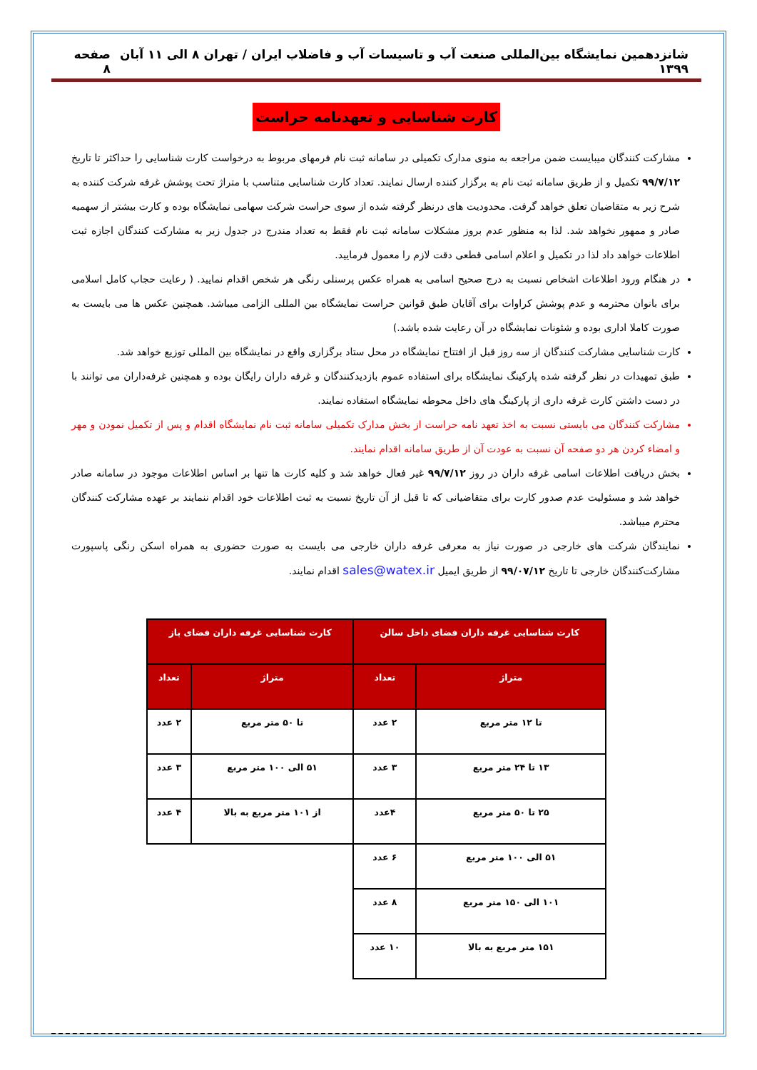شانزدهمین نمایشگاه بین‌المللی صنعت آب و تاسیسات آب و فاضلاب ایران / تهران ۸ الی ۱۱ آبان ۱۳۹۹ صفحه ۸
کارت شناسایی و تعهدنامه حراست
مشارکت کنندگان میبایست ضمن مراجعه به منوی مدارک تکمیلی در سامانه ثبت نام فرمهای مربوط به درخواست کارت شناسایی را حداکثر تا تاریخ ۹۹/۷/۱۲ تکمیل و از طریق سامانه ثبت نام به برگزار کننده ارسال نمایند. تعداد کارت شناسایی متناسب با متراژ تحت پوشش غرفه شرکت کننده به شرح زیر به متقاضیان تعلق خواهد گرفت. محدودیت های درنظر گرفته شده از سوی حراست شرکت سهامی نمایشگاه بوده و کارت بیشتر از سهمیه صادر و ممهور نخواهد شد. لذا به منظور عدم بروز مشکلات سامانه ثبت نام فقط به تعداد مندرج در جدول زیر به مشارکت کنندگان اجازه ثبت اطلاعات خواهد داد لذا در تکمیل و اعلام اسامی قطعی دقت لازم را معمول فرمایید.
در هنگام ورود اطلاعات اشخاص نسبت به درج صحیح اسامی به همراه عکس پرسنلی رنگی هر شخص اقدام نمایید. ( رعایت حجاب کامل اسلامی برای بانوان محترمه و عدم پوشش کراوات برای آقایان طبق قوانین حراست نمایشگاه بین المللی الزامی میباشد. همچنین عکس ها می بایست به صورت کاملا اداری بوده و شئونات نمایشگاه در آن رعایت شده باشد.)
کارت شناسایی مشارکت کنندگان از سه روز قبل از افتتاح نمایشگاه در محل ستاد برگزاری واقع در نمایشگاه بین المللی توزیع خواهد شد.
طبق تمهیدات در نظر گرفته شده پارکینگ نمایشگاه برای استفاده عموم بازدیدکنندگان و غرفه داران رایگان بوده و همچنین غرفه‌داران می توانند با در دست داشتن کارت غرفه داری از پارکینگ های داخل محوطه نمایشگاه استفاده نمایند.
مشارکت کنندگان می بایستی نسبت به اخذ تعهد نامه حراست از بخش مدارک تکمیلی سامانه ثبت نام نمایشگاه اقدام و پس از تکمیل نمودن و مهر و امضاء کردن هر دو صفحه آن نسبت به عودت آن از طریق سامانه اقدام نمایند.
بخش دریافت اطلاعات اسامی غرفه داران در روز ۹۹/۷/۱۲ غیر فعال خواهد شد و کلیه کارت ها تنها بر اساس اطلاعات موجود در سامانه صادر خواهد شد و مسئولیت عدم صدور کارت برای متقاضیانی که تا قبل از آن تاریخ نسبت به ثبت اطلاعات خود اقدام ننمایند بر عهده مشارکت کنندگان محترم میباشد.
نمایندگان شرکت های خارجی در صورت نیاز به معرفی غرفه داران خارجی می بایست به صورت حضوری به همراه اسکن رنگی پاسپورت مشارکت‌کنندگان خارجی تا تاریخ ۹۹/۰۷/۱۲ از طریق ایمیل sales@watex.ir اقدام نمایند.
| کارت شناسایی غرفه داران فضای داخل سالن | | کارت شناسایی غرفه داران فضای باز | |
| --- | --- | --- | --- |
| متراژ | تعداد | متراژ | تعداد |
| تا ۱۲ متر مربع | ۲ عدد | تا ۵۰ متر مربع | ۲ عدد |
| ۱۳ تا ۲۴ متر مربع | ۳ عدد | ۵۱ الی ۱۰۰ متر مربع | ۳ عدد |
| ۲۵ تا ۵۰ متر مربع | ۴عدد | از ۱۰۱ متر مربع به بالا | ۴ عدد |
| ۵۱ الی ۱۰۰ متر مربع | ۶ عدد | | |
| ۱۰۱ الی ۱۵۰ متر مربع | ۸ عدد | | |
| ۱۵۱ متر مربع به بالا | ۱۰ عدد | | |